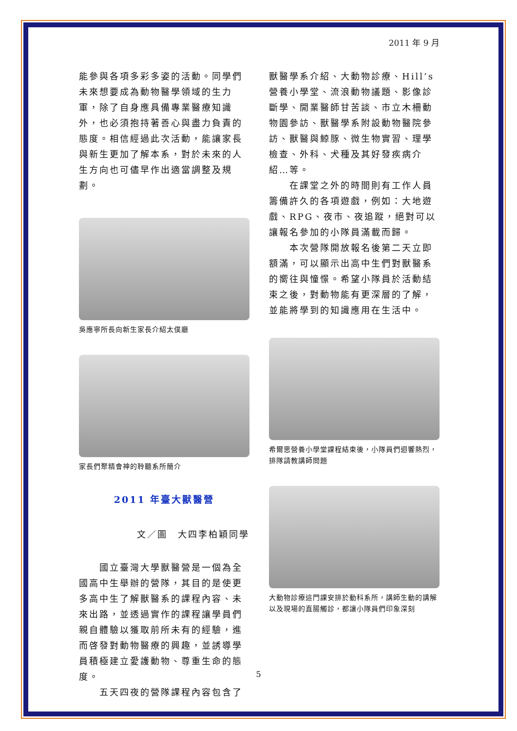2011 年 9 月
能參與各項多彩多姿的活動。同學們未來想要成為動物醫學領域的生力軍，除了自身應具備專業醫療知識外，也必須抱持著善心與盡力負責的態度。相信經過此次活動，能讓家長與新生更加了解本系，對於未來的人生方向也可儘早作出適當調整及規劃。
吳應寧所長向新生家長介紹太僕廳
家長們聚精會神的聆聽系所簡介
2011 年臺大獸醫營
文／圖　大四李柏穎同學
　　國立臺灣大學獸醫營是一個為全國高中生舉辦的營隊，其目的是使更多高中生了解獸醫系的課程內容、未來出路，並透過實作的課程讓學員們親自體驗以獲取前所未有的經驗，進而啓發對動物醫療的興趣，並誘導學員積極建立愛護動物、尊重生命的態度。
　　五天四夜的營隊課程內容包含了
獸醫學系介紹、大動物診療、Hill’s 營養小學堂、流浪動物議題、影像診斷學、開業醫師甘苦談、市立木柵動物園參訪、獸醫學系附設動物醫院參訪、獸醫與鯨豚、微生物實習、理學檢查、外科、犬種及其好發疾病介紹…等。
　　在課堂之外的時間則有工作人員籌備許久的各項遊戲，例如：大地遊戲、RPG、夜市、夜追蹤，絕對可以讓報名參加的小隊員滿載而歸。
　　本次營隊開放報名後第二天立即額滿，可以顯示出高中生們對獸醫系的嚮往與憧憬。希望小隊員於活動結束之後，對動物能有更深層的了解，並能將學到的知識應用在生活中。
希爾思營養小學堂課程結束後，小隊員們迴響熱烈，排隊請教講師問題
大動物診療這門課安排於動科系所，講師生動的講解以及現場的直腸觸診，都讓小隊員們印象深刻
5